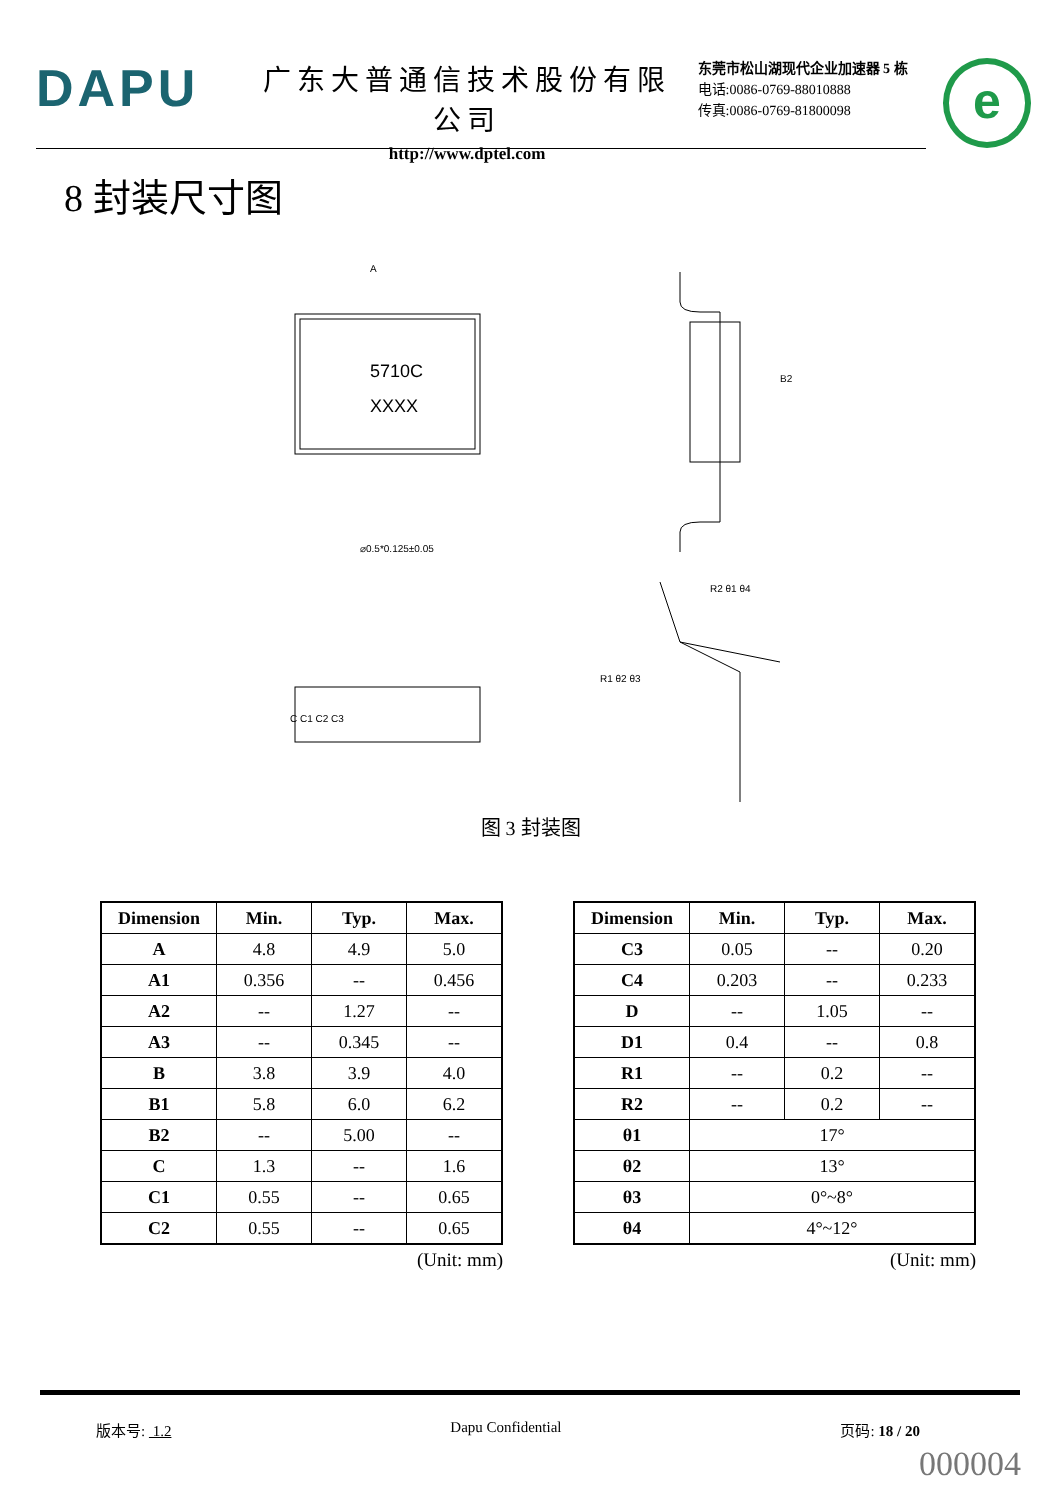DAPU
广东大普通信技术股份有限公司
http://www.dptel.com
东莞市松山湖现代企业加速器 5 栋
电话:0086-0769-88010888
传真:0086-0769-81800098
e
8 封装尺寸图
5710C
XXXX
A
⌀0.5*0.125±0.05
B2
C C1 C2 C3
R1 θ2 θ3
R2 θ1 θ4
图 3 封装图
| Dimension | Min. | Typ. | Max. |
| --- | --- | --- | --- |
| A | 4.8 | 4.9 | 5.0 |
| A1 | 0.356 | -- | 0.456 |
| A2 | -- | 1.27 | -- |
| A3 | -- | 0.345 | -- |
| B | 3.8 | 3.9 | 4.0 |
| B1 | 5.8 | 6.0 | 6.2 |
| B2 | -- | 5.00 | -- |
| C | 1.3 | -- | 1.6 |
| C1 | 0.55 | -- | 0.65 |
| C2 | 0.55 | -- | 0.65 |
(Unit: mm)
| Dimension | Min. | Typ. | Max. |
| --- | --- | --- | --- |
| C3 | 0.05 | -- | 0.20 |
| C4 | 0.203 | -- | 0.233 |
| D | -- | 1.05 | -- |
| D1 | 0.4 | -- | 0.8 |
| R1 | -- | 0.2 | -- |
| R2 | -- | 0.2 | -- |
| θ1 | 17° | | |
| θ2 | 13° | | |
| θ3 | 0°~8° | | |
| θ4 | 4°~12° | | |
(Unit: mm)
版本号: 1.2 Dapu Confidential 页码: 18 / 20
000004